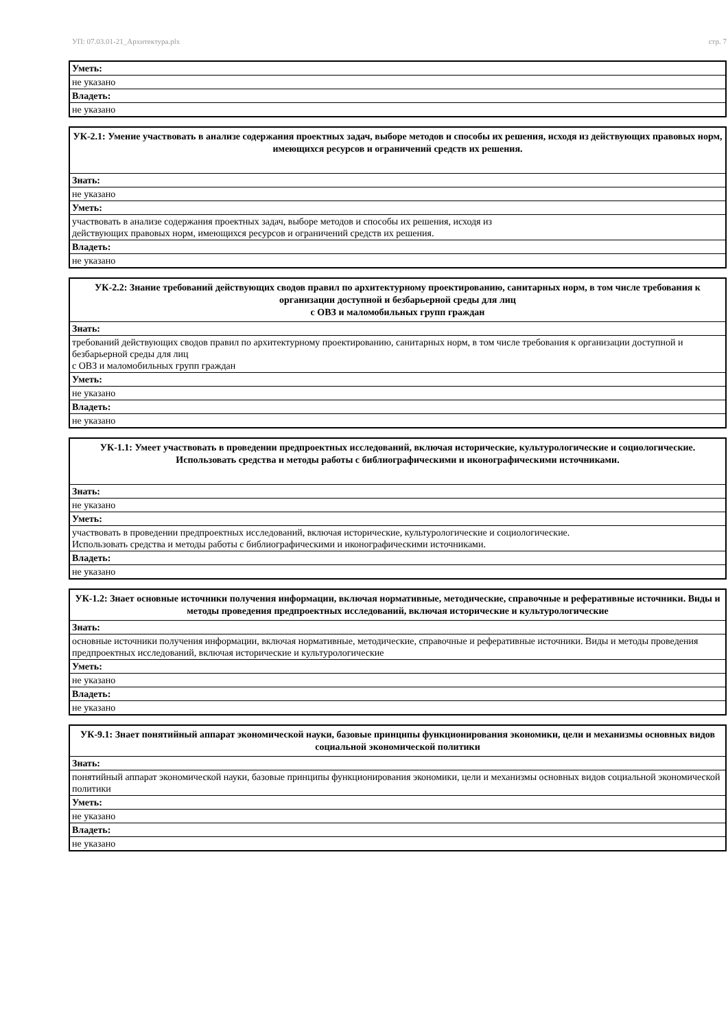УП: 07.03.01-21_Архитектура.plx стр. 7
| Уметь: |
| не указано |
| Владеть: |
| не указано |
| УК-2.1: Умение участвовать в анализе содержания проектных задач, выборе методов и способы их решения, исходя из действующих правовых норм, имеющихся ресурсов и ограничений средств их решения. |
| --- |
| Знать: |
| не указано |
| Уметь: |
| участвовать в анализе содержания проектных задач, выборе методов и способы их решения, исходя из действующих правовых норм, имеющихся ресурсов и ограничений средств их решения. |
| Владеть: |
| не указано |
| УК-2.2: Знание требований действующих сводов правил по архитектурному проектированию, санитарных норм, в том числе требования к организации доступной и безбарьерной среды для лиц с ОВЗ и маломобильных групп граждан |
| --- |
| Знать: |
| требований действующих сводов правил по архитектурному проектированию, санитарных норм, в том числе требования к организации доступной и безбарьерной среды для лиц с ОВЗ и маломобильных групп граждан |
| Уметь: |
| не указано |
| Владеть: |
| не указано |
| УК-1.1: Умеет участвовать в проведении предпроектных исследований, включая исторические, культурологические и социологические. Использовать средства и методы работы с библиографическими и иконографическими источниками. |
| --- |
| Знать: |
| не указано |
| Уметь: |
| участвовать в проведении предпроектных исследований, включая исторические, культурологические и социологические. Использовать средства и методы работы с библиографическими и иконографическими источниками. |
| Владеть: |
| не указано |
| УК-1.2: Знает основные источники получения информации, включая нормативные, методические, справочные и реферативные источники. Виды и методы проведения предпроектных исследований, включая исторические и культурологические |
| --- |
| Знать: |
| основные источники получения информации, включая нормативные, методические, справочные и реферативные источники. Виды и методы проведения предпроектных исследований, включая исторические и культурологические |
| Уметь: |
| не указано |
| Владеть: |
| не указано |
| УК-9.1: Знает понятийный аппарат экономической науки, базовые принципы функционирования экономики, цели и механизмы основных видов социальной экономической политики |
| --- |
| Знать: |
| понятийный аппарат экономической науки, базовые принципы функционирования экономики, цели и механизмы основных видов социальной экономической политики |
| Уметь: |
| не указано |
| Владеть: |
| не указано |